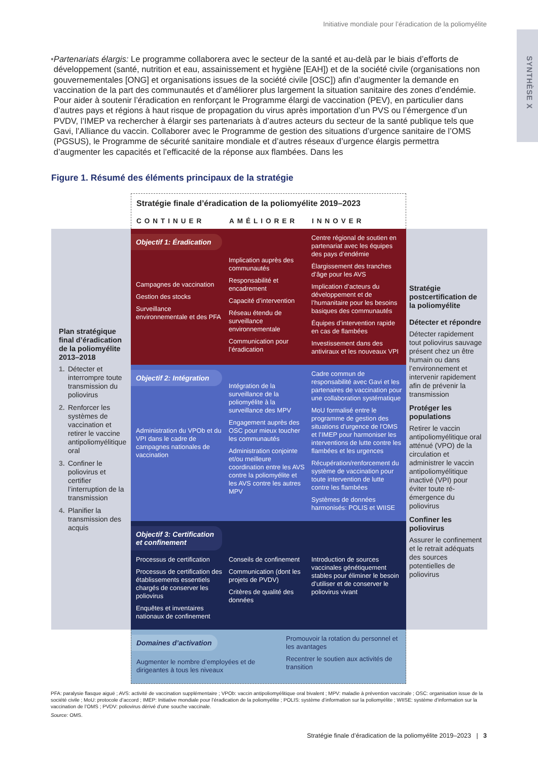SYNTHÈSE X
Initiative mondiale pour l’éradication de la poliomyélite
• Partenariats élargis: Le programme collaborera avec le secteur de la santé et au-delà par le biais d’efforts de développement (santé, nutrition et eau, assainissement et hygiène [EAH]) et de la société civile (organisations non gouvernementales [ONG] et organisations issues de la société civile [OSC]) afin d’augmenter la demande en vaccination de la part des communautés et d’améliorer plus largement la situation sanitaire des zones d’endémie. Pour aider à soutenir l’éradication en renforçant le Programme élargi de vaccination (PEV), en particulier dans d’autres pays et régions à haut risque de propagation du virus après importation d’un PVS ou l’émergence d’un PVDV, l’IMEP va rechercher à élargir ses partenariats à d’autres acteurs du secteur de la santé publique tels que Gavi, l’Alliance du vaccin. Collaborer avec le Programme de gestion des situations d’urgence sanitaire de l’OMS (PGSUS), le Programme de sécurité sanitaire mondiale et d’autres réseaux d’urgence élargis permettra d’augmenter les capacités et l’efficacité de la réponse aux flambées. Dans les
Figure 1. Résumé des éléments principaux de la stratégie
Stratégie finale d’éradication de la poliomyélite 2019–2023
CONTINUER AMÉLIORER INNOVER
Plan stratégique final d’éradication de la poliomyélite 2013–2018
1. Détecter et interrompre toute transmission du poliovirus
2. Renforcer les systèmes de vaccination et retirer le vaccine antipoliomyélitique oral
3. Confiner le poliovirus et certifier l’interruption de la transmission
4. Planifier la transmission des acquis
Objectif 1: Éradication
Campagnes de vaccination
Gestion des stocks
Surveillance environnementale et des PFA
Implication auprès des communautés
Responsabilité et encadrement
Capacité d’intervention
Réseau étendu de surveillance environnementale
Communication pour l’éradication
Centre régional de soutien en partenariat avec les équipes des pays d’endémie
Élargissement des tranches d’âge pour les AVS
Implication d’acteurs du développement et de l’humanitaire pour les besoins basiques des communautés
Équipes d’intervention rapide en cas de flambées
Investissement dans des antiviraux et les nouveaux VPI
Stratégie postcertification de la poliomyélite
Détecter et répondre
Détecter rapidement tout poliovirus sauvage présent chez un être humain ou dans l’environnement et intervenir rapidement afin de prévenir la transmission
Protéger les populations
Retirer le vaccin antipoliomyélitique oral atténué (VPO) de la circulation et administrer le vaccin antipoliomyélitique inactivé (VPI) pour éviter toute ré-émergence du poliovirus
Confiner les poliovirus
Assurer le confinement et le retrait adéquats des sources potentielles de poliovirus
Objectif 2: Intégration
Administration du VPOb et du VPI dans le cadre de campagnes nationales de vaccination
Intégration de la surveillance de la poliomyélite à la surveillance des MPV
Engagement auprès des OSC pour mieux toucher les communautés
Administration conjointe et/ou meilleure coordination entre les AVS contre la poliomyélite et les AVS contre les autres MPV
Cadre commun de responsabilité avec Gavi et les partenaires de vaccination pour une collaboration systématique
MoU formalisé entre le programme de gestion des situations d’urgence de l’OMS et l’IMEP pour harmoniser les interventions de lutte contre les flambées et les urgences
Récupération/renforcement du système de vaccination pour toute intervention de lutte contre les flambées
Systèmes de données harmonisés: POLIS et WIISE
Objectif 3: Certification et confinement
Processus de certification
Processus de certification des établissements essentiels chargés de conserver les poliovirus
Enquêtes et inventaires nationaux de confinement
Conseils de confinement
Communication (dont les projets de PVDV)
Critères de qualité des données
Introduction de sources vaccinales génétiquement stables pour éliminer le besoin d’utiliser et de conserver le poliovirus vivant
Domaines d’activation
Augmenter le nombre d’employées et de dirigeantes à tous les niveaux
Promouvoir la rotation du personnel et les avantages
Recentrer le soutien aux activités de transition
PFA: paralysie flasque aiguë ; AVS: activité de vaccination supplémentaire ; VPOb: vaccin antipoliomyélitique oral bivalent ; MPV: maladie à prévention vaccinale ; OSC: organisation issue de la société civile ; MoU: protocole d’accord ; IMEP: Initiative mondiale pour l’éradication de la poliomyélite ; POLIS: système d’information sur la poliomyélite ; WIISE: système d’information sur la vaccination de l’OMS ; PVDV: poliovirus dérivé d’une souche vaccinale.
Source: OMS.
Stratégie finale d’éradication de la poliomyélite 2019–2023 | 3